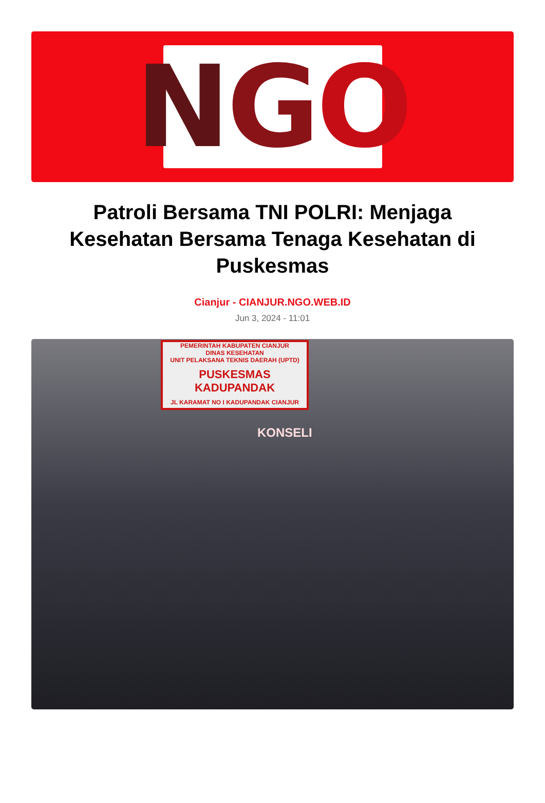N G O
Patroli Bersama TNI POLRI: Menjaga Kesehatan Bersama Tenaga Kesehatan di Puskesmas
Cianjur - CIANJUR.NGO.WEB.ID
Jun 3, 2024 - 11:01
PEMERINTAH KABUPATEN CIANJUR
DINAS KESEHATAN
UNIT PELAKSANA TEKNIS DAERAH (UPTD)
PUSKESMAS KADUPANDAK
JL KARAMAT NO I KADUPANDAK CIANJUR
KONSELI